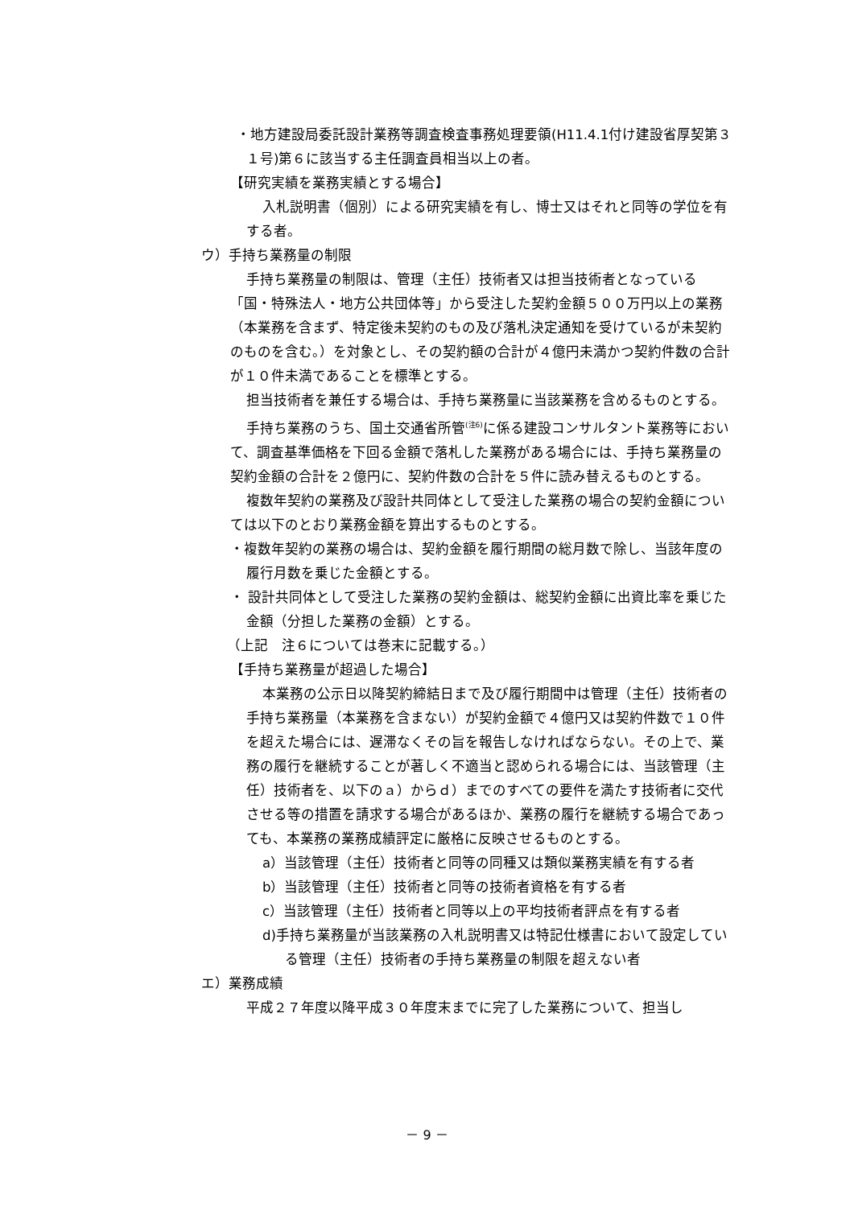・地方建設局委託設計業務等調査検査事務処理要領(H11.4.1付け建設省厚契第３１号)第６に該当する主任調査員相当以上の者。
【研究実績を業務実績とする場合】
入札説明書（個別）による研究実績を有し、博士又はそれと同等の学位を有する者。
ウ）手持ち業務量の制限
手持ち業務量の制限は、管理（主任）技術者又は担当技術者となっている「国・特殊法人・地方公共団体等」から受注した契約金額５００万円以上の業務（本業務を含まず、特定後未契約のもの及び落札決定通知を受けているが未契約のものを含む。）を対象とし、その契約額の合計が４億円未満かつ契約件数の合計が１０件未満であることを標準とする。
担当技術者を兼任する場合は、手持ち業務量に当該業務を含めるものとする。
手持ち業務のうち、国土交通省所管<sup>(注6)</sup>に係る建設コンサルタント業務等において、調査基準価格を下回る金額で落札した業務がある場合には、手持ち業務量の契約金額の合計を２億円に、契約件数の合計を５件に読み替えるものとする。
複数年契約の業務及び設計共同体として受注した業務の場合の契約金額については以下のとおり業務金額を算出するものとする。
・複数年契約の業務の場合は、契約金額を履行期間の総月数で除し、当該年度の履行月数を乗じた金額とする。
・ 設計共同体として受注した業務の契約金額は、総契約金額に出資比率を乗じた金額（分担した業務の金額）とする。
（上記　注６については巻末に記載する。）
【手持ち業務量が超過した場合】
本業務の公示日以降契約締結日まで及び履行期間中は管理（主任）技術者の手持ち業務量（本業務を含まない）が契約金額で４億円又は契約件数で１０件を超えた場合には、遅滞なくその旨を報告しなければならない。その上で、業務の履行を継続することが著しく不適当と認められる場合には、当該管理（主任）技術者を、以下のａ）からｄ）までのすべての要件を満たす技術者に交代させる等の措置を請求する場合があるほか、業務の履行を継続する場合であっても、本業務の業務成績評定に厳格に反映させるものとする。
a）当該管理（主任）技術者と同等の同種又は類似業務実績を有する者
b）当該管理（主任）技術者と同等の技術者資格を有する者
c）当該管理（主任）技術者と同等以上の平均技術者評点を有する者
d)手持ち業務量が当該業務の入札説明書又は特記仕様書において設定している管理（主任）技術者の手持ち業務量の制限を超えない者
エ）業務成績
平成２７年度以降平成３０年度末までに完了した業務について、担当し
－ 9 －